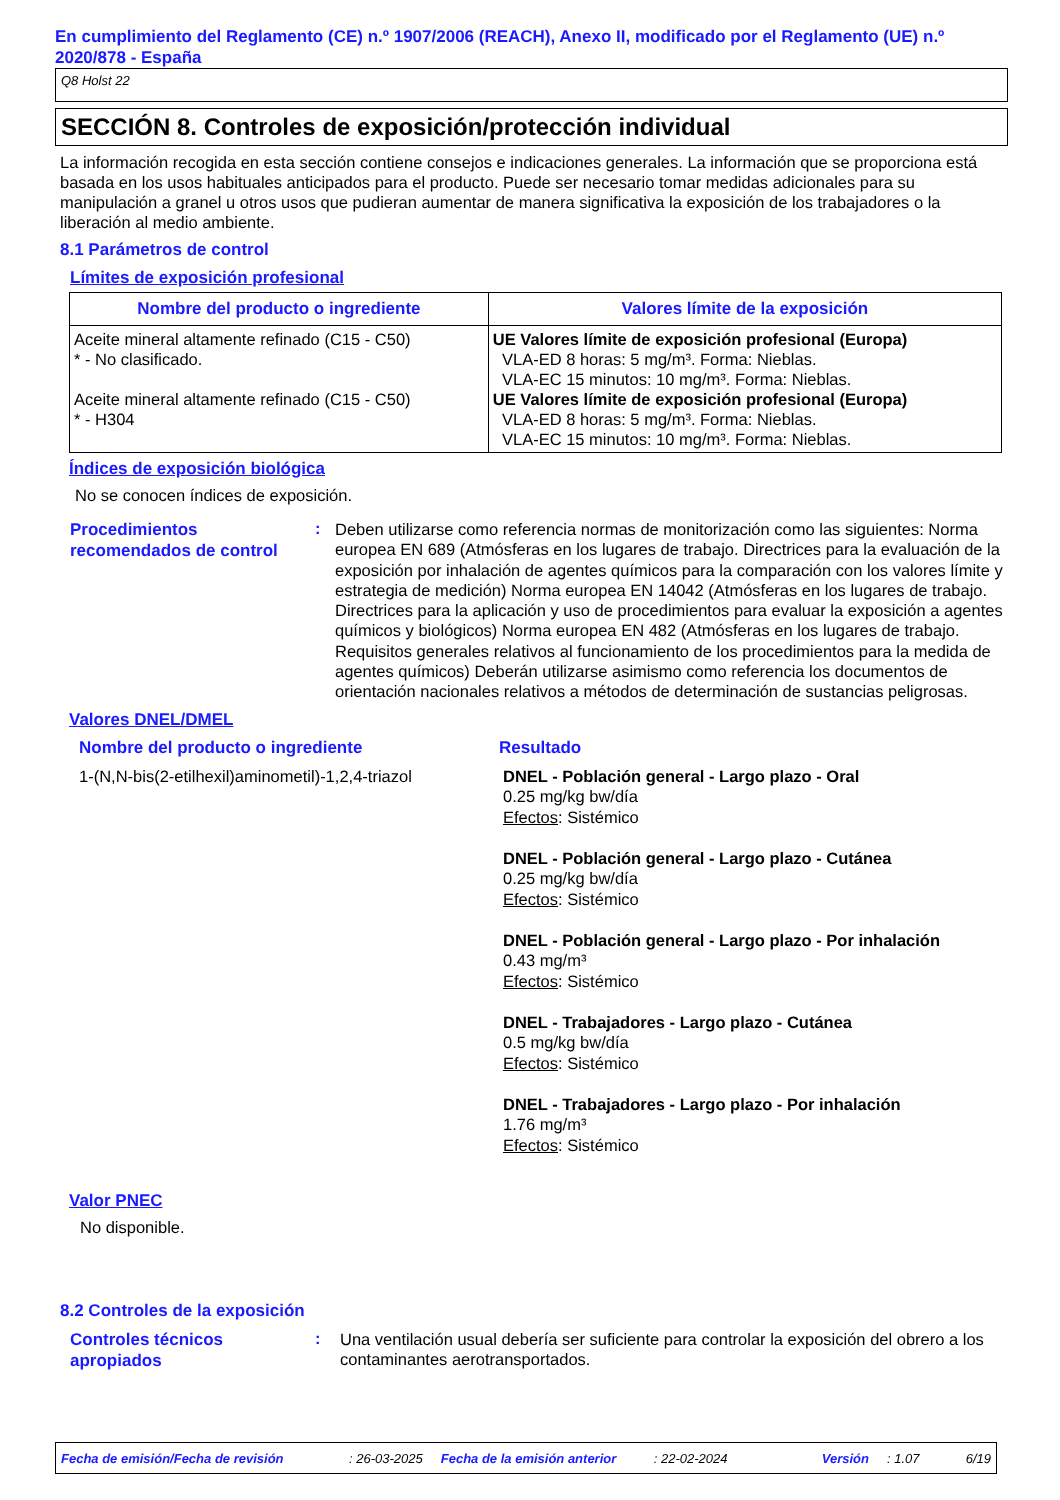En cumplimiento del Reglamento (CE) n.º 1907/2006 (REACH), Anexo II, modificado por el Reglamento (UE) n.º 2020/878 - España
Q8 Holst 22
SECCIÓN 8. Controles de exposición/protección individual
La información recogida en esta sección contiene consejos e indicaciones generales. La información que se proporciona está basada en los usos habituales anticipados para el producto. Puede ser necesario tomar medidas adicionales para su manipulación a granel u otros usos que pudieran aumentar de manera significativa la exposición de los trabajadores o la liberación al medio ambiente.
8.1 Parámetros de control
Límites de exposición profesional
| Nombre del producto o ingrediente | Valores límite de la exposición |
| --- | --- |
| Aceite mineral altamente refinado (C15 - C50) * - No clasificado. Aceite mineral altamente refinado (C15 - C50) * - H304 | UE Valores límite de exposición profesional (Europa) VLA-ED 8 horas: 5 mg/m³. Forma: Nieblas. VLA-EC 15 minutos: 10 mg/m³. Forma: Nieblas. UE Valores límite de exposición profesional (Europa) VLA-ED 8 horas: 5 mg/m³. Forma: Nieblas. VLA-EC 15 minutos: 10 mg/m³. Forma: Nieblas. |
Índices de exposición biológica
No se conocen índices de exposición.
Procedimientos recomendados de control
:
Deben utilizarse como referencia normas de monitorización como las siguientes: Norma europea EN 689 (Atmósferas en los lugares de trabajo. Directrices para la evaluación de la exposición por inhalación de agentes químicos para la comparación con los valores límite y estrategia de medición) Norma europea EN 14042 (Atmósferas en los lugares de trabajo. Directrices para la aplicación y uso de procedimientos para evaluar la exposición a agentes químicos y biológicos) Norma europea EN 482 (Atmósferas en los lugares de trabajo. Requisitos generales relativos al funcionamiento de los procedimientos para la medida de agentes químicos) Deberán utilizarse asimismo como referencia los documentos de orientación nacionales relativos a métodos de determinación de sustancias peligrosas.
Valores DNEL/DMEL
Nombre del producto o ingrediente Resultado
1-(N,N-bis(2-etilhexil)aminometil)-1,2,4-triazol
DNEL - Población general - Largo plazo - Oral
0.25 mg/kg bw/día
Efectos: Sistémico
DNEL - Población general - Largo plazo - Cutánea
0.25 mg/kg bw/día
Efectos: Sistémico
DNEL - Población general - Largo plazo - Por inhalación
0.43 mg/m³
Efectos: Sistémico
DNEL - Trabajadores - Largo plazo - Cutánea
0.5 mg/kg bw/día
Efectos: Sistémico
DNEL - Trabajadores - Largo plazo - Por inhalación
1.76 mg/m³
Efectos: Sistémico
Valor PNEC
No disponible.
8.2 Controles de la exposición
Controles técnicos apropiados
:
Una ventilación usual debería ser suficiente para controlar la exposición del obrero a los contaminantes aerotransportados.
Fecha de emisión/Fecha de revisión: 26-03-2025 Fecha de la emisión anterior: 22-02-2024 Versión: 1.07 6/19